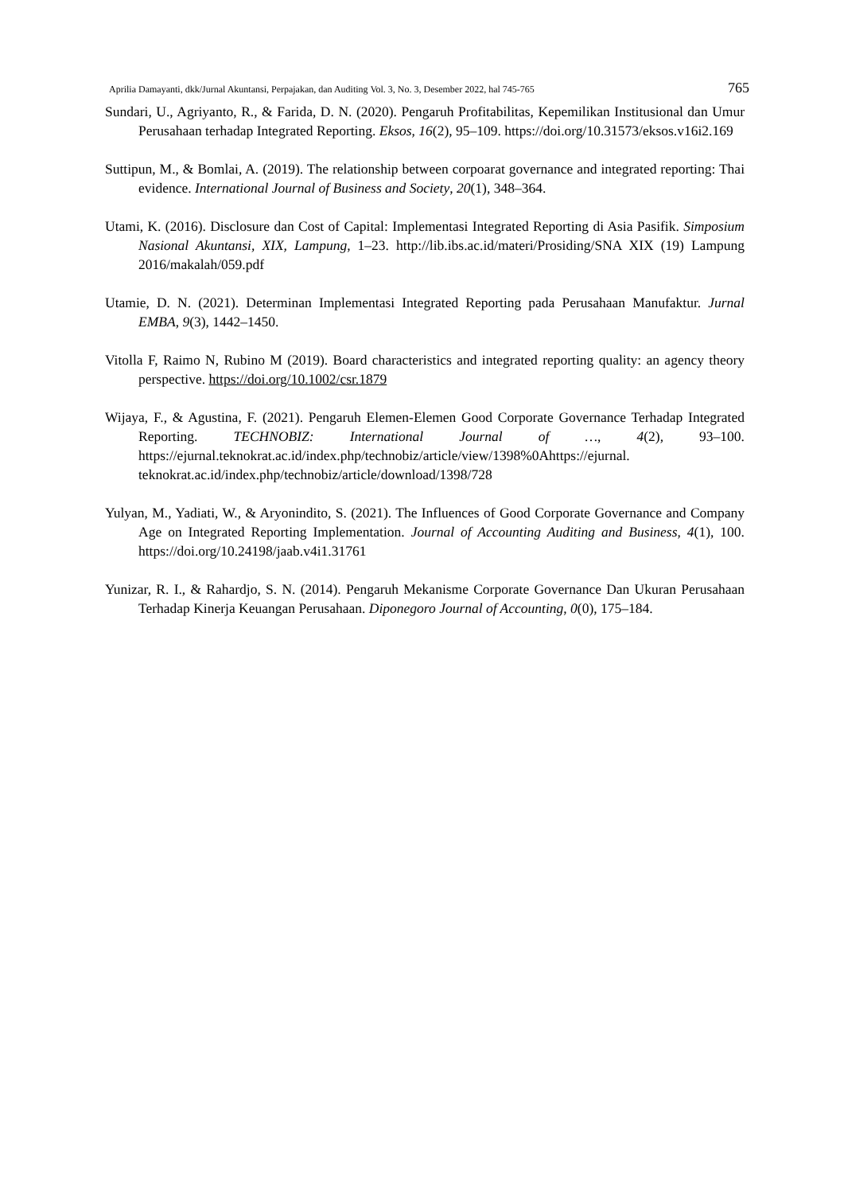Aprilia Damayanti, dkk/Jurnal Akuntansi, Perpajakan, dan Auditing Vol. 3, No. 3, Desember 2022, hal 745-765 765
Sundari, U., Agriyanto, R., & Farida, D. N. (2020). Pengaruh Profitabilitas, Kepemilikan Institusional dan Umur Perusahaan terhadap Integrated Reporting. Eksos, 16(2), 95–109. https://doi.org/10.31573/eksos.v16i2.169
Suttipun, M., & Bomlai, A. (2019). The relationship between corpoarat governance and integrated reporting: Thai evidence. International Journal of Business and Society, 20(1), 348–364.
Utami, K. (2016). Disclosure dan Cost of Capital: Implementasi Integrated Reporting di Asia Pasifik. Simposium Nasional Akuntansi, XIX, Lampung, 1–23. http://lib.ibs.ac.id/materi/Prosiding/SNA XIX (19) Lampung 2016/makalah/059.pdf
Utamie, D. N. (2021). Determinan Implementasi Integrated Reporting pada Perusahaan Manufaktur. Jurnal EMBA, 9(3), 1442–1450.
Vitolla F, Raimo N, Rubino M (2019). Board characteristics and integrated reporting quality: an agency theory perspective. https://doi.org/10.1002/csr.1879
Wijaya, F., & Agustina, F. (2021). Pengaruh Elemen-Elemen Good Corporate Governance Terhadap Integrated Reporting. TECHNOBIZ: International Journal of …, 4(2), 93–100. https://ejurnal.teknokrat.ac.id/index.php/technobiz/article/view/1398%0Ahttps://ejurnal. teknokrat.ac.id/index.php/technobiz/article/download/1398/728
Yulyan, M., Yadiati, W., & Aryonindito, S. (2021). The Influences of Good Corporate Governance and Company Age on Integrated Reporting Implementation. Journal of Accounting Auditing and Business, 4(1), 100. https://doi.org/10.24198/jaab.v4i1.31761
Yunizar, R. I., & Rahardjo, S. N. (2014). Pengaruh Mekanisme Corporate Governance Dan Ukuran Perusahaan Terhadap Kinerja Keuangan Perusahaan. Diponegoro Journal of Accounting, 0(0), 175–184.